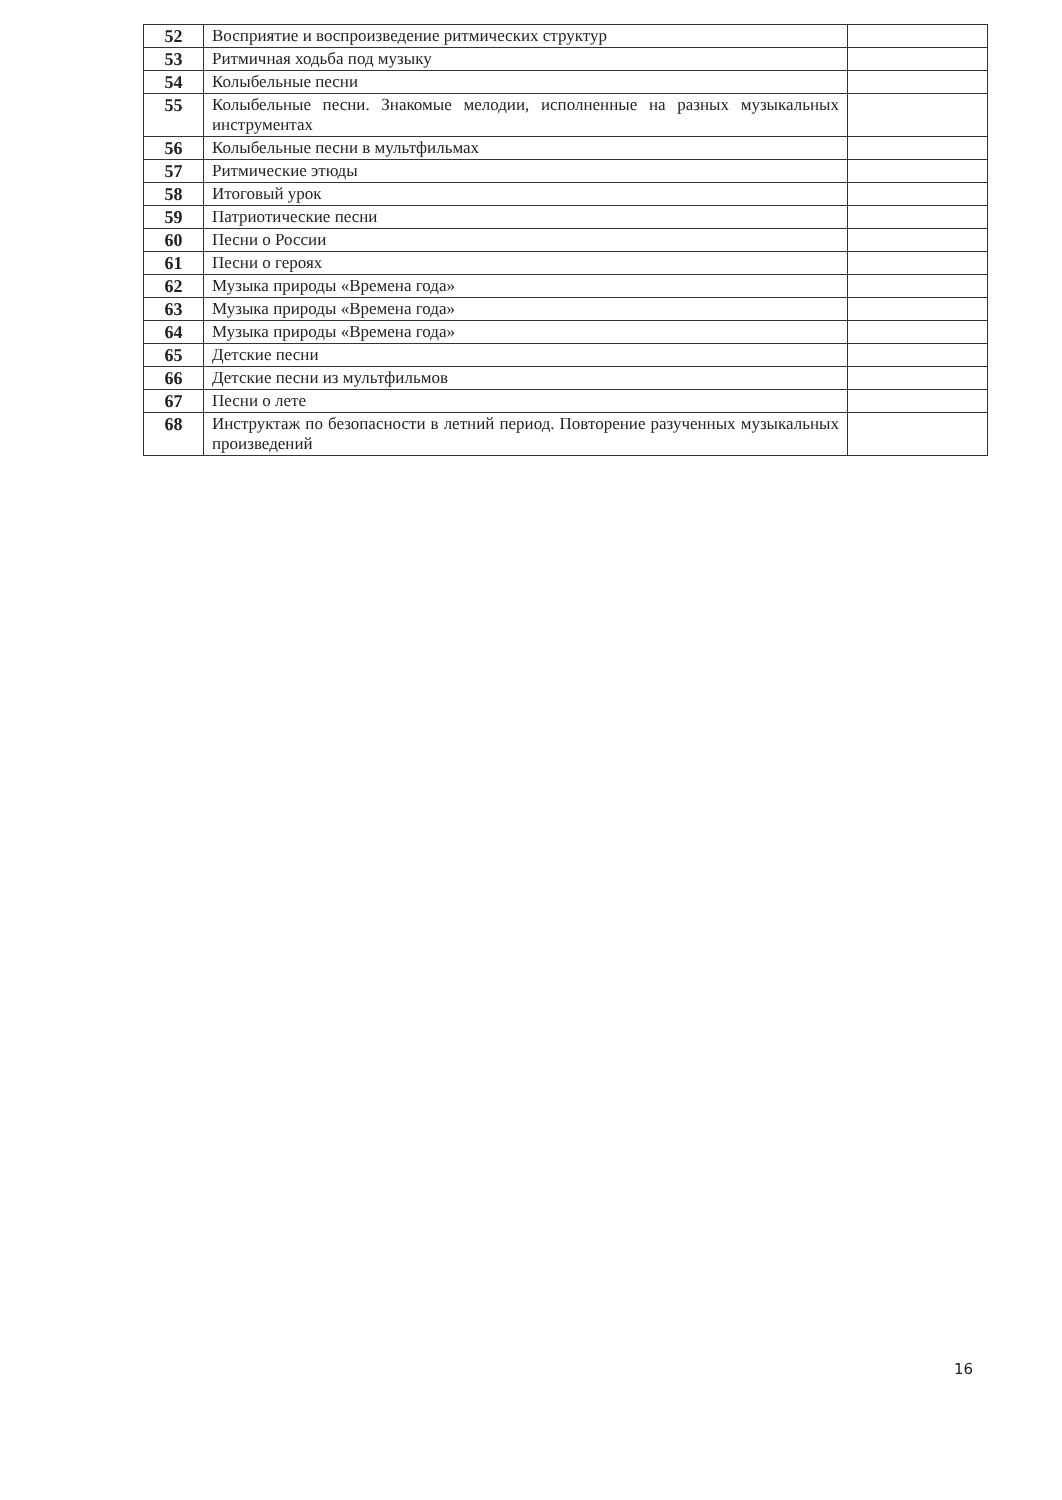| 52 | Восприятие и воспроизведение ритмических структур | |
| 53 | Ритмичная ходьба под музыку | |
| 54 | Колыбельные песни | |
| 55 | Колыбельные песни. Знакомые мелодии, исполненные на разных музыкальных инструментах | |
| 56 | Колыбельные песни в мультфильмах | |
| 57 | Ритмические этюды | |
| 58 | Итоговый урок | |
| 59 | Патриотические песни | |
| 60 | Песни о России | |
| 61 | Песни о героях | |
| 62 | Музыка природы «Времена года» | |
| 63 | Музыка природы «Времена года» | |
| 64 | Музыка природы «Времена года» | |
| 65 | Детские песни | |
| 66 | Детские песни из мультфильмов | |
| 67 | Песни о лете | |
| 68 | Инструктаж по безопасности в летний период. Повторение разученных музыкальных произведений | |
16